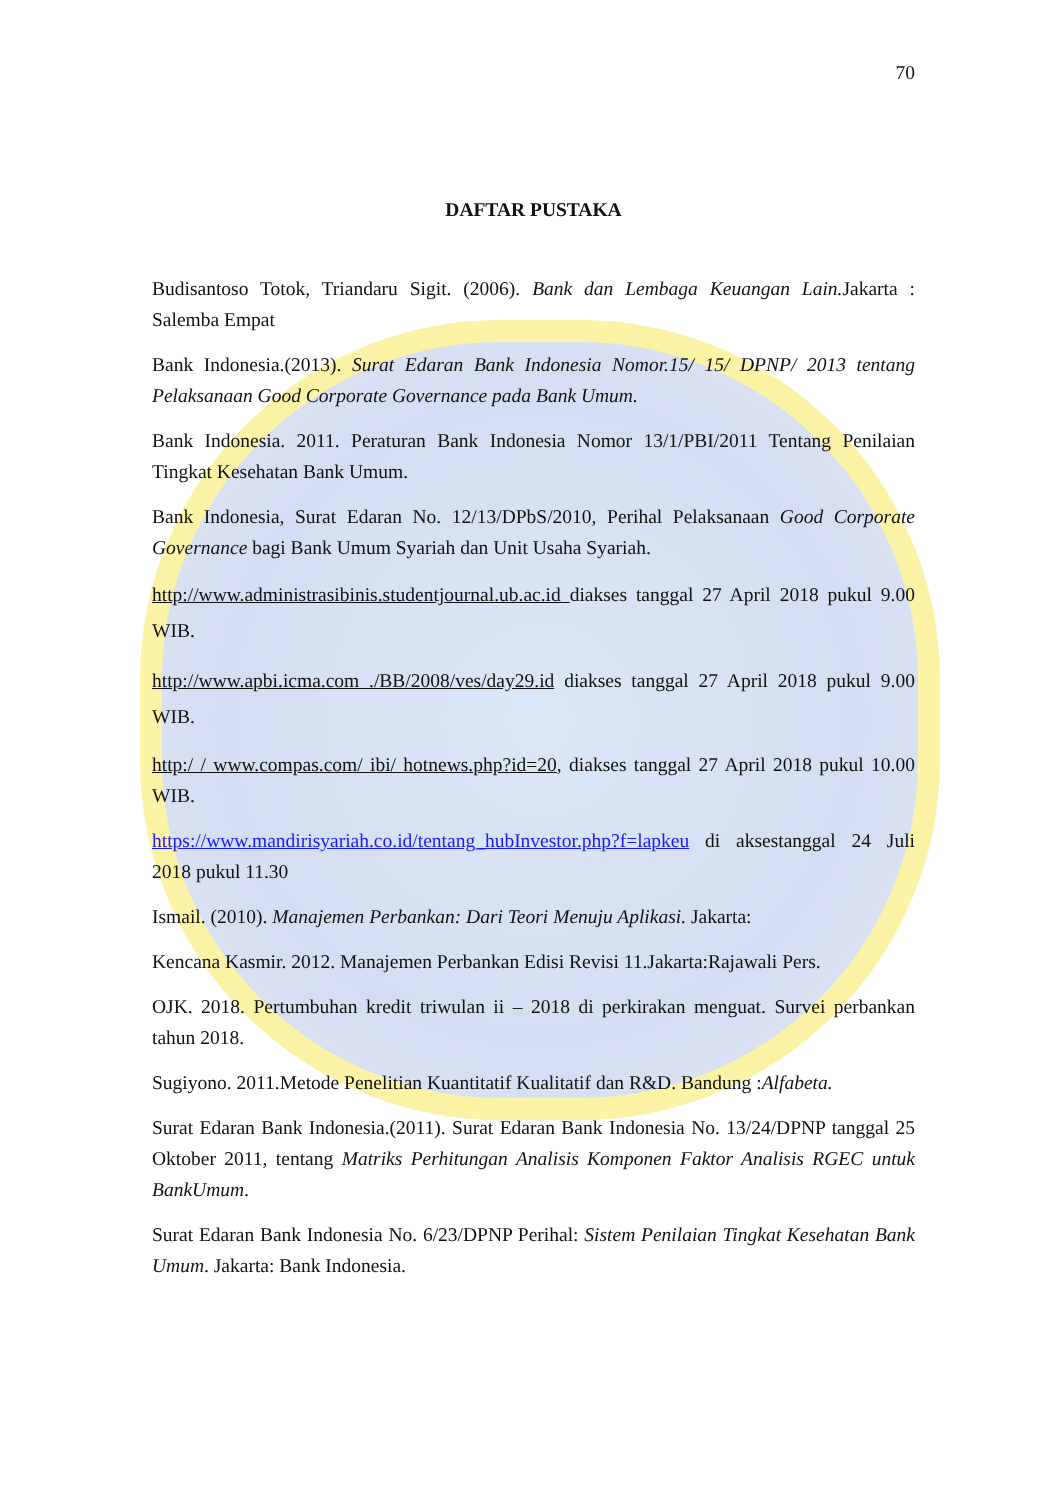70
DAFTAR PUSTAKA
Budisantoso Totok, Triandaru Sigit. (2006). Bank dan Lembaga Keuangan Lain. Jakarta : Salemba Empat
Bank Indonesia.(2013). Surat Edaran Bank Indonesia Nomor.15/ 15/ DPNP/ 2013 tentang Pelaksanaan Good Corporate Governance pada Bank Umum.
Bank Indonesia. 2011. Peraturan Bank Indonesia Nomor 13/1/PBI/2011 Tentang Penilaian Tingkat Kesehatan Bank Umum.
Bank Indonesia, Surat Edaran No. 12/13/DPbS/2010, Perihal Pelaksanaan Good Corporate Governance bagi Bank Umum Syariah dan Unit Usaha Syariah.
http://www.administrasibinis.studentjournal.ub.ac.id diakses tanggal 27 April 2018 pukul 9.00 WIB.
http://www.apbi.icma.com ./BB/2008/ves/day29.id diakses tanggal 27 April 2018 pukul 9.00 WIB.
http:/ / www.compas.com/ ibi/ hotnews.php?id=20, diakses tanggal 27 April 2018 pukul 10.00 WIB.
https://www.mandirisyariah.co.id/tentang_hubInvestor.php?f=lapkeu di aksestanggal 24 Juli 2018 pukul 11.30
Ismail. (2010). Manajemen Perbankan: Dari Teori Menuju Aplikasi. Jakarta:
Kencana Kasmir. 2012. Manajemen Perbankan Edisi Revisi 11.Jakarta:Rajawali Pers.
OJK. 2018. Pertumbuhan kredit triwulan ii – 2018 di perkirakan menguat. Survei perbankan tahun 2018.
Sugiyono. 2011.Metode Penelitian Kuantitatif Kualitatif dan R&D. Bandung :Alfabeta.
Surat Edaran Bank Indonesia.(2011). Surat Edaran Bank Indonesia No. 13/24/DPNP tanggal 25 Oktober 2011, tentang Matriks Perhitungan Analisis Komponen Faktor Analisis RGEC untuk BankUmum.
Surat Edaran Bank Indonesia No. 6/23/DPNP Perihal: Sistem Penilaian Tingkat Kesehatan Bank Umum. Jakarta: Bank Indonesia.